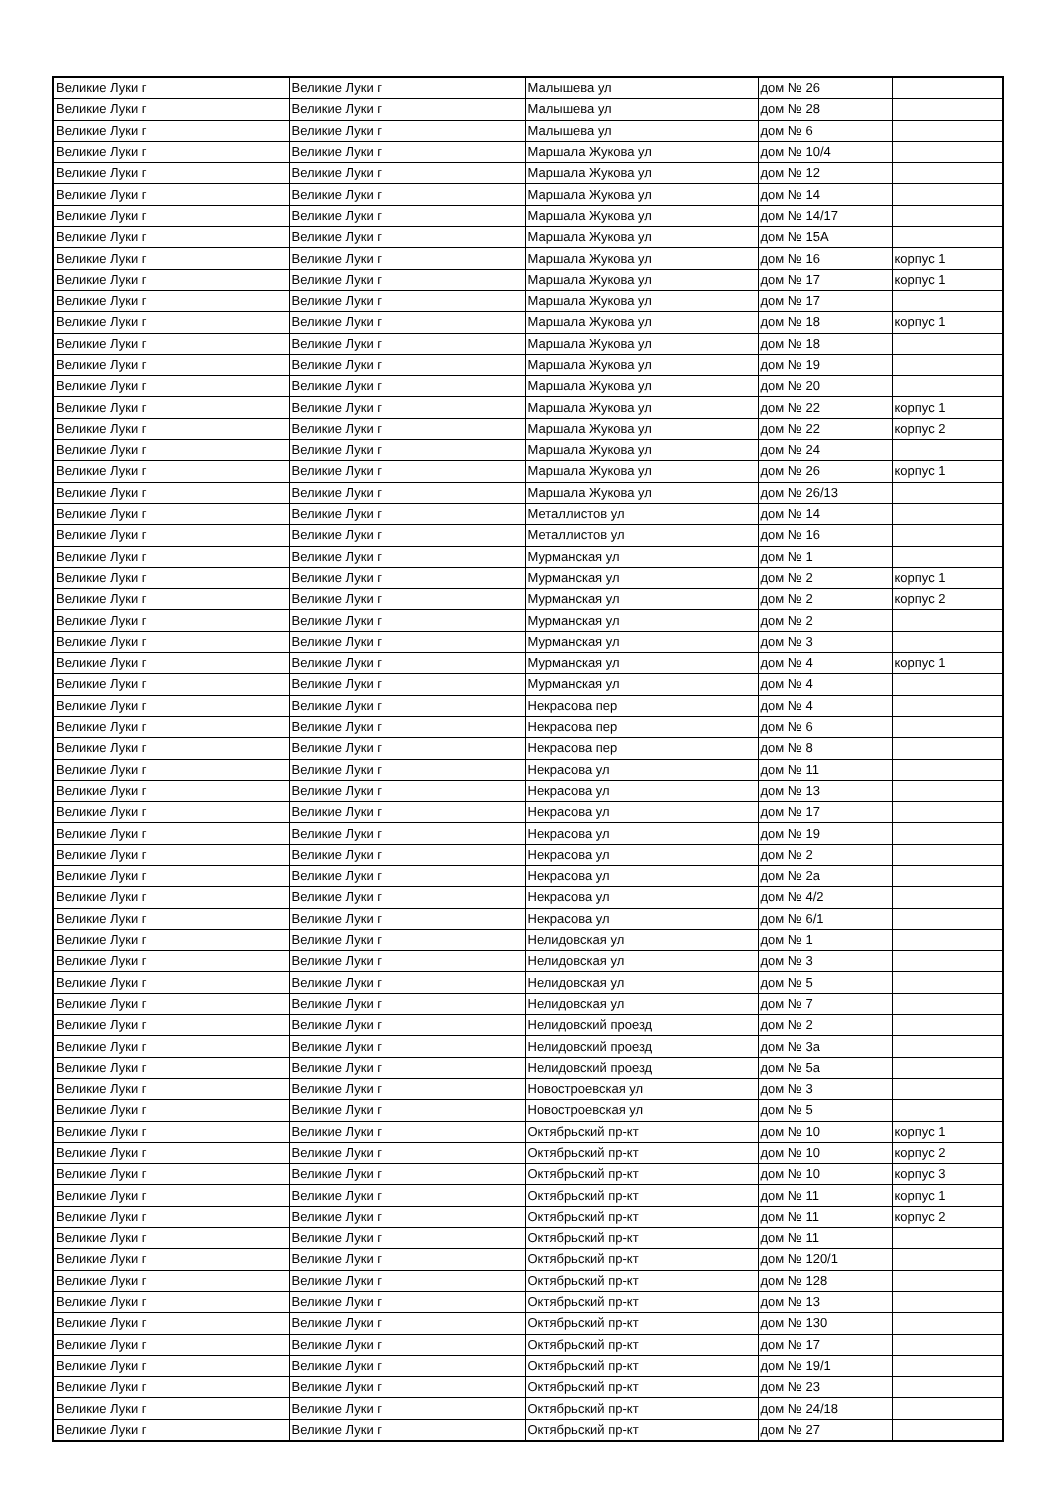| Великие Луки г | Великие Луки г | Малышева ул | дом № 26 | |
| Великие Луки г | Великие Луки г | Малышева ул | дом № 28 | |
| Великие Луки г | Великие Луки г | Малышева ул | дом № 6 | |
| Великие Луки г | Великие Луки г | Маршала Жукова ул | дом № 10/4 | |
| Великие Луки г | Великие Луки г | Маршала Жукова ул | дом № 12 | |
| Великие Луки г | Великие Луки г | Маршала Жукова ул | дом № 14 | |
| Великие Луки г | Великие Луки г | Маршала Жукова ул | дом № 14/17 | |
| Великие Луки г | Великие Луки г | Маршала Жукова ул | дом № 15А | |
| Великие Луки г | Великие Луки г | Маршала Жукова ул | дом № 16 | корпус 1 |
| Великие Луки г | Великие Луки г | Маршала Жукова ул | дом № 17 | корпус 1 |
| Великие Луки г | Великие Луки г | Маршала Жукова ул | дом № 17 | |
| Великие Луки г | Великие Луки г | Маршала Жукова ул | дом № 18 | корпус 1 |
| Великие Луки г | Великие Луки г | Маршала Жукова ул | дом № 18 | |
| Великие Луки г | Великие Луки г | Маршала Жукова ул | дом № 19 | |
| Великие Луки г | Великие Луки г | Маршала Жукова ул | дом № 20 | |
| Великие Луки г | Великие Луки г | Маршала Жукова ул | дом № 22 | корпус 1 |
| Великие Луки г | Великие Луки г | Маршала Жукова ул | дом № 22 | корпус 2 |
| Великие Луки г | Великие Луки г | Маршала Жукова ул | дом № 24 | |
| Великие Луки г | Великие Луки г | Маршала Жукова ул | дом № 26 | корпус 1 |
| Великие Луки г | Великие Луки г | Маршала Жукова ул | дом № 26/13 | |
| Великие Луки г | Великие Луки г | Металлистов ул | дом № 14 | |
| Великие Луки г | Великие Луки г | Металлистов ул | дом № 16 | |
| Великие Луки г | Великие Луки г | Мурманская ул | дом № 1 | |
| Великие Луки г | Великие Луки г | Мурманская ул | дом № 2 | корпус 1 |
| Великие Луки г | Великие Луки г | Мурманская ул | дом № 2 | корпус 2 |
| Великие Луки г | Великие Луки г | Мурманская ул | дом № 2 | |
| Великие Луки г | Великие Луки г | Мурманская ул | дом № 3 | |
| Великие Луки г | Великие Луки г | Мурманская ул | дом № 4 | корпус 1 |
| Великие Луки г | Великие Луки г | Мурманская ул | дом № 4 | |
| Великие Луки г | Великие Луки г | Некрасова пер | дом № 4 | |
| Великие Луки г | Великие Луки г | Некрасова пер | дом № 6 | |
| Великие Луки г | Великие Луки г | Некрасова пер | дом № 8 | |
| Великие Луки г | Великие Луки г | Некрасова ул | дом № 11 | |
| Великие Луки г | Великие Луки г | Некрасова ул | дом № 13 | |
| Великие Луки г | Великие Луки г | Некрасова ул | дом № 17 | |
| Великие Луки г | Великие Луки г | Некрасова ул | дом № 19 | |
| Великие Луки г | Великие Луки г | Некрасова ул | дом № 2 | |
| Великие Луки г | Великие Луки г | Некрасова ул | дом № 2а | |
| Великие Луки г | Великие Луки г | Некрасова ул | дом № 4/2 | |
| Великие Луки г | Великие Луки г | Некрасова ул | дом № 6/1 | |
| Великие Луки г | Великие Луки г | Нелидовская ул | дом № 1 | |
| Великие Луки г | Великие Луки г | Нелидовская ул | дом № 3 | |
| Великие Луки г | Великие Луки г | Нелидовская ул | дом № 5 | |
| Великие Луки г | Великие Луки г | Нелидовская ул | дом № 7 | |
| Великие Луки г | Великие Луки г | Нелидовский проезд | дом № 2 | |
| Великие Луки г | Великие Луки г | Нелидовский проезд | дом № 3а | |
| Великие Луки г | Великие Луки г | Нелидовский проезд | дом № 5а | |
| Великие Луки г | Великие Луки г | Новостроевская ул | дом № 3 | |
| Великие Луки г | Великие Луки г | Новостроевская ул | дом № 5 | |
| Великие Луки г | Великие Луки г | Октябрьский пр-кт | дом № 10 | корпус 1 |
| Великие Луки г | Великие Луки г | Октябрьский пр-кт | дом № 10 | корпус 2 |
| Великие Луки г | Великие Луки г | Октябрьский пр-кт | дом № 10 | корпус 3 |
| Великие Луки г | Великие Луки г | Октябрьский пр-кт | дом № 11 | корпус 1 |
| Великие Луки г | Великие Луки г | Октябрьский пр-кт | дом № 11 | корпус 2 |
| Великие Луки г | Великие Луки г | Октябрьский пр-кт | дом № 11 | |
| Великие Луки г | Великие Луки г | Октябрьский пр-кт | дом № 120/1 | |
| Великие Луки г | Великие Луки г | Октябрьский пр-кт | дом № 128 | |
| Великие Луки г | Великие Луки г | Октябрьский пр-кт | дом № 13 | |
| Великие Луки г | Великие Луки г | Октябрьский пр-кт | дом № 130 | |
| Великие Луки г | Великие Луки г | Октябрьский пр-кт | дом № 17 | |
| Великие Луки г | Великие Луки г | Октябрьский пр-кт | дом № 19/1 | |
| Великие Луки г | Великие Луки г | Октябрьский пр-кт | дом № 23 | |
| Великие Луки г | Великие Луки г | Октябрьский пр-кт | дом № 24/18 | |
| Великие Луки г | Великие Луки г | Октябрьский пр-кт | дом № 27 | |